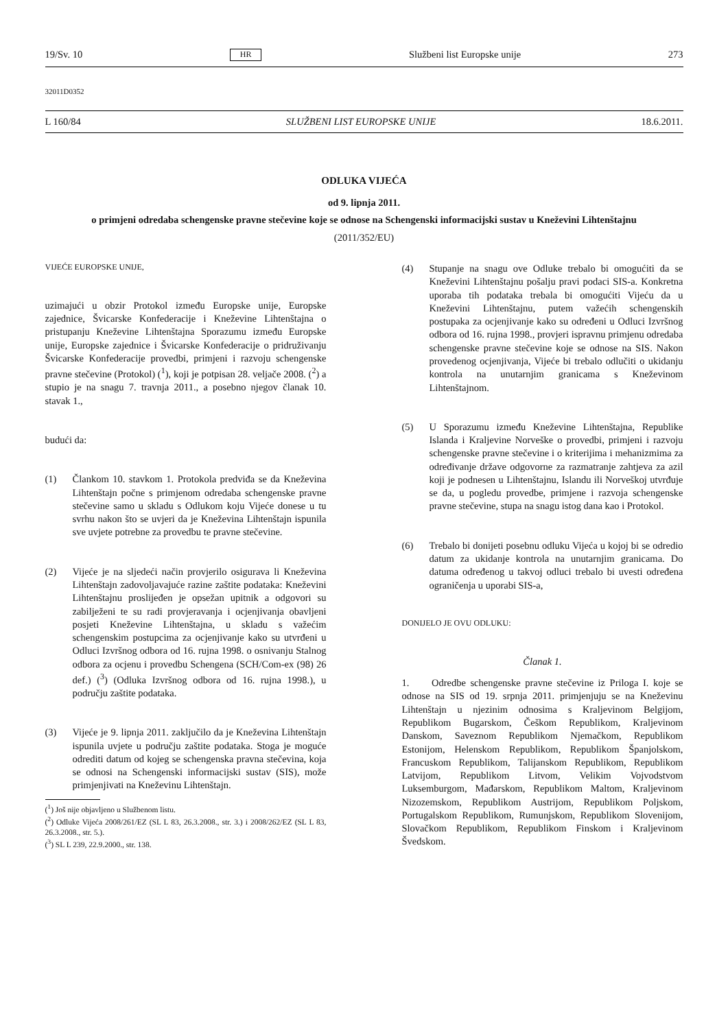19/Sv. 10 HR Službeni list Europske unije 273
32011D0352
L 160/84 SLUŽBENI LIST EUROPSKE UNIJE 18.6.2011.
ODLUKA VIJEĆA
od 9. lipnja 2011.
o primjeni odredaba schengenske pravne stečevine koje se odnose na Schengenski informacijski sustav u Kneževini Lihtenštajnu
(2011/352/EU)
VIJEĆE EUROPSKE UNIJE,
uzimajući u obzir Protokol između Europske unije, Europske zajednice, Švicarske Konfederacije i Kneževine Lihtenštajna o pristupanju Kneževine Lihtenštajna Sporazumu između Europske unije, Europske zajednice i Švicarske Konfederacije o pridruživanju Švicarske Konfederacije provedbi, primjeni i razvoju schengenske pravne stečevine (Protokol) (<sup>1</sup>), koji je potpisan 28. veljače 2008. (<sup>2</sup>) a stupio je na snagu 7. travnja 2011., a posebno njegov članak 10. stavak 1.,
budući da:
(1) Člankom 10. stavkom 1. Protokola predviđa se da Kneževina Lihtenštajn počne s primjenom odredaba schengenske pravne stečevine samo u skladu s Odlukom koju Vijeće donese u tu svrhu nakon što se uvjeri da je Kneževina Lihtenštajn ispunila sve uvjete potrebne za provedbu te pravne stečevine.
(2) Vijeće je na sljedeći način provjerilo osigurava li Kneževina Lihtenštajn zadovoljavajuće razine zaštite podataka: Kneževini Lihtenštajnu proslijeđen je opsežan upitnik a odgovori su zabilježeni te su radi provjeravanja i ocjenjivanja obavljeni posjeti Kneževine Lihtenštajna, u skladu s važećim schengenskim postupcima za ocjenjivanje kako su utvrđeni u Odluci Izvršnog odbora od 16. rujna 1998. o osnivanju Stalnog odbora za ocjenu i provedbu Schengena (SCH/Com-ex (98) 26 def.) (<sup>3</sup>) (Odluka Izvršnog odbora od 16. rujna 1998.), u području zaštite podataka.
(3) Vijeće je 9. lipnja 2011. zaključilo da je Kneževina Lihtenštajn ispunila uvjete u području zaštite podataka. Stoga je moguće odrediti datum od kojeg se schengenska pravna stečevina, koja se odnosi na Schengenski informacijski sustav (SIS), može primjenjivati na Kneževinu Lihtenštajn.
(<sup>1</sup>) Još nije objavljeno u Službenom listu.
(<sup>2</sup>) Odluke Vijeća 2008/261/EZ (SL L 83, 26.3.2008., str. 3.) i 2008/262/EZ (SL L 83, 26.3.2008., str. 5.).
(<sup>3</sup>) SL L 239, 22.9.2000., str. 138.
(4) Stupanje na snagu ove Odluke trebalo bi omogućiti da se Kneževini Lihtenštajnu pošalju pravi podaci SIS-a. Konkretna uporaba tih podataka trebala bi omogućiti Vijeću da u Kneževini Lihtenštajnu, putem važećih schengenskih postupaka za ocjenjivanje kako su određeni u Odluci Izvršnog odbora od 16. rujna 1998., provjeri ispravnu primjenu odredaba schengenske pravne stečevine koje se odnose na SIS. Nakon provedenog ocjenjivanja, Vijeće bi trebalo odlučiti o ukidanju kontrola na unutarnjim granicama s Kneževinom Lihtenštajnom.
(5) U Sporazumu između Kneževine Lihtenštajna, Republike Islanda i Kraljevine Norveške o provedbi, primjeni i razvoju schengenske pravne stečevine i o kriterijima i mehanizmima za određivanje države odgovorne za razmatranje zahtjeva za azil koji je podnesen u Lihtenštajnu, Islandu ili Norveškoj utvrđuje se da, u pogledu provedbe, primjene i razvoja schengenske pravne stečevine, stupa na snagu istog dana kao i Protokol.
(6) Trebalo bi donijeti posebnu odluku Vijeća u kojoj bi se odredio datum za ukidanje kontrola na unutarnjim granicama. Do datuma određenog u takvoj odluci trebalo bi uvesti određena ograničenja u uporabi SIS-a,
DONIJELO JE OVU ODLUKU:
Članak 1.
1. Odredbe schengenske pravne stečevine iz Priloga I. koje se odnose na SIS od 19. srpnja 2011. primjenjuju se na Kneževinu Lihtenštajn u njezinim odnosima s Kraljevinom Belgijom, Republikom Bugarskom, Češkom Republikom, Kraljevinom Danskom, Saveznom Republikom Njemačkom, Republikom Estonijom, Helenskom Republikom, Republikom Španjolskom, Francuskom Republikom, Talijanskom Republikom, Republikom Latvijom, Republikom Litvom, Velikim Vojvodstvom Luksemburgom, Mađarskom, Republikom Maltom, Kraljevinom Nizozemskom, Republikom Austrijom, Republikom Poljskom, Portugalskom Republikom, Rumunjskom, Republikom Slovenijom, Slovačkom Republikom, Republikom Finskom i Kraljevinom Švedskom.